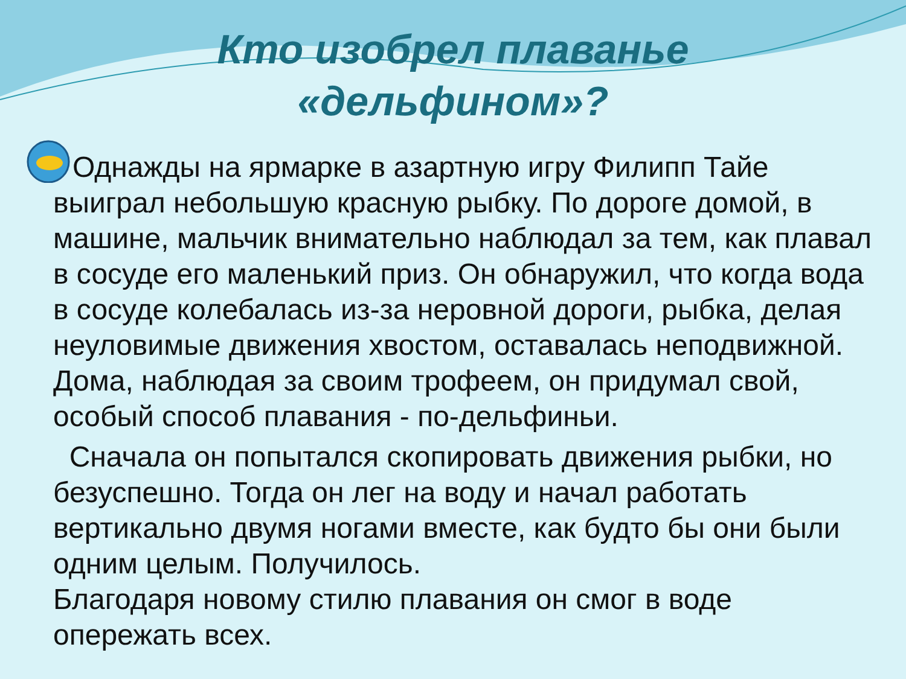Кто изобрел плаванье
«дельфином»?
Однажды на ярмарке в азартную игру Филипп Тайе выиграл небольшую красную рыбку. По дороге домой, в машине, мальчик внимательно наблюдал за тем, как плавал в сосуде его маленький приз. Он обнаружил, что когда вода в сосуде колебалась из-за неровной дороги, рыбка, делая неуловимые движения хвостом, оставалась неподвижной.
Дома, наблюдая за своим трофеем, он придумал свой, особый способ плавания - по-дельфиньи.
Сначала он попытался скопировать движения рыбки, но безуспешно. Тогда он лег на воду и начал работать вертикально двумя ногами вместе, как будто бы они были одним целым. Получилось.
Благодаря новому стилю плавания он смог в воде опережать всех.